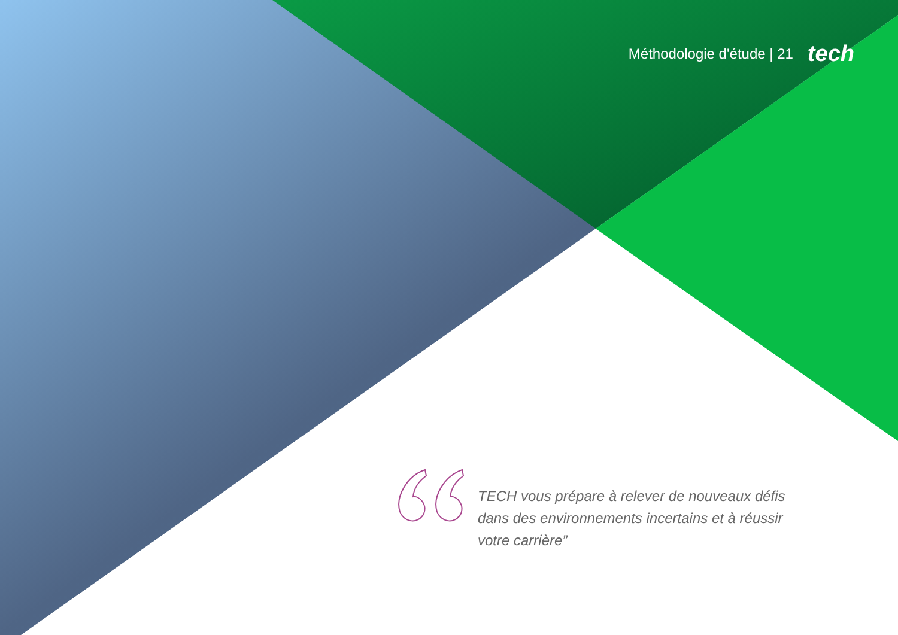Méthodologie d'étude | 21 tech
TECH vous prépare à relever de nouveaux défis dans des environnements incertains et à réussir votre carrière”